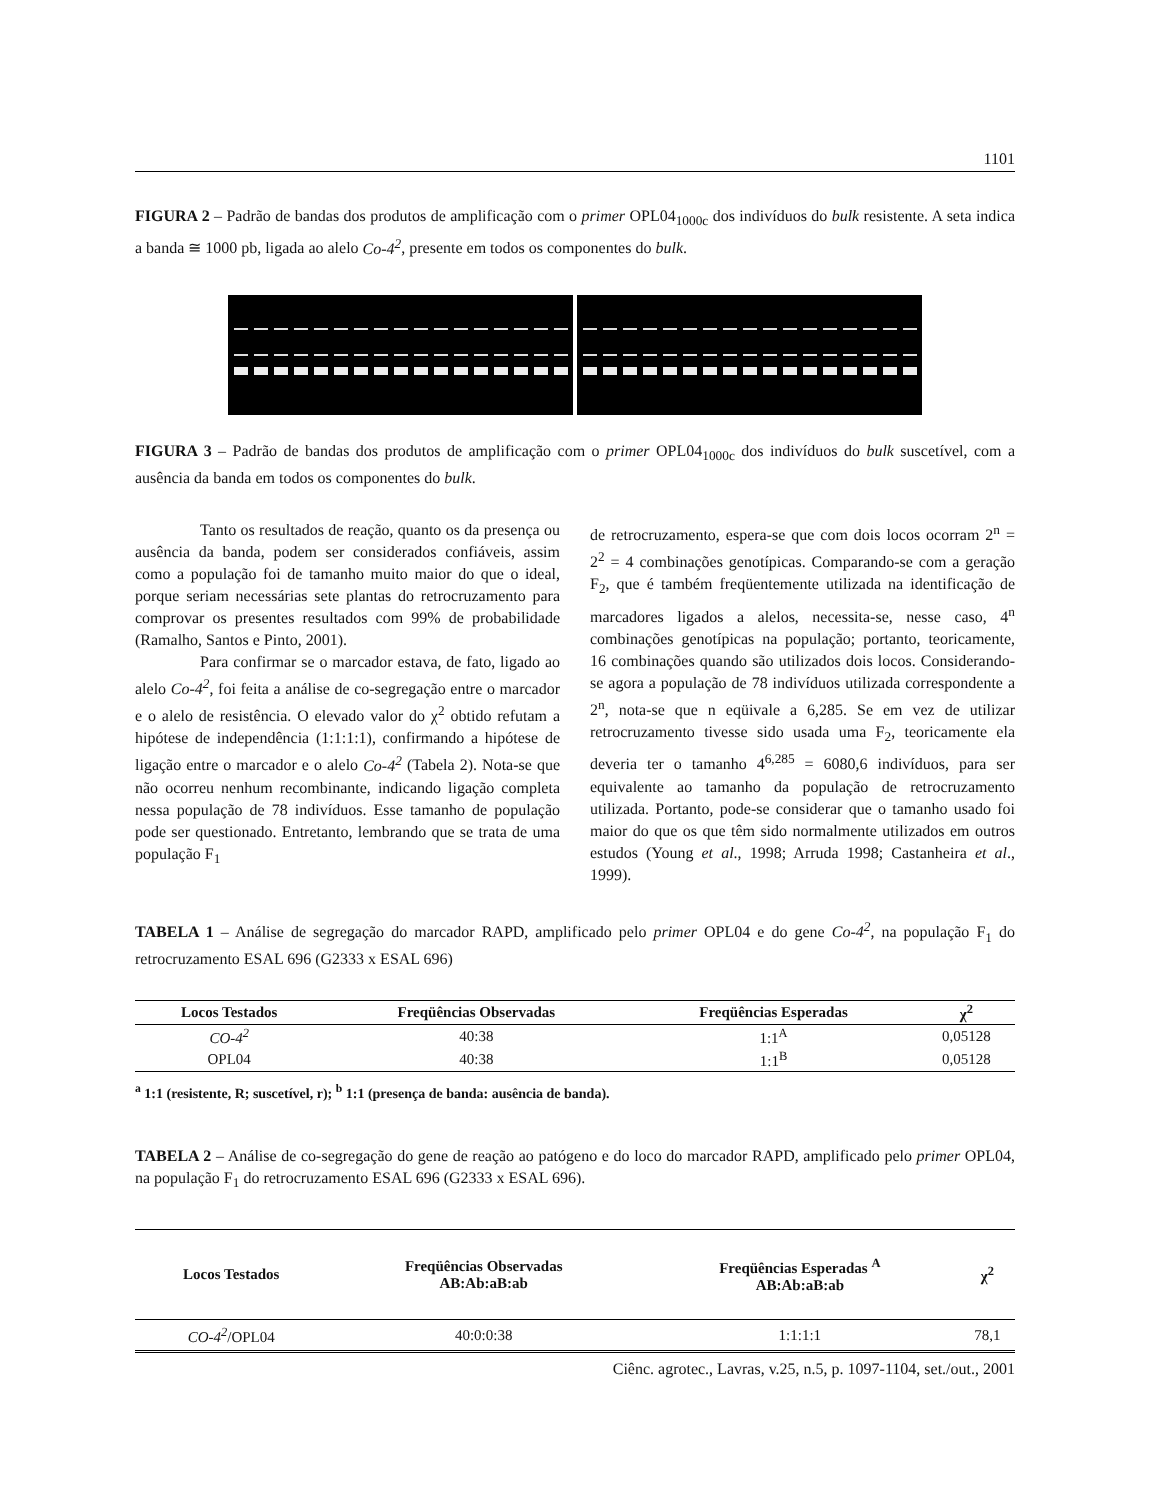1101
FIGURA 2 – Padrão de bandas dos produtos de amplificação com o primer OPL04<sub>1000c</sub> dos indivíduos do bulk resistente. A seta indica a banda ≅ 1000 pb, ligada ao alelo Co-4<sup>2</sup>, presente em todos os componentes do bulk.
FIGURA 3 – Padrão de bandas dos produtos de amplificação com o primer OPL04<sub>1000c</sub> dos indivíduos do bulk suscetível, com a ausência da banda em todos os componentes do bulk.
Tanto os resultados de reação, quanto os da presença ou ausência da banda, podem ser considerados confiáveis, assim como a população foi de tamanho muito maior do que o ideal, porque seriam necessárias sete plantas do retrocruzamento para comprovar os presentes resultados com 99% de probabilidade (Ramalho, Santos e Pinto, 2001).
Para confirmar se o marcador estava, de fato, ligado ao alelo Co-4<sup>2</sup>, foi feita a análise de co-segregação entre o marcador e o alelo de resistência. O elevado valor do χ<sup>2</sup> obtido refutam a hipótese de independência (1:1:1:1), confirmando a hipótese de ligação entre o marcador e o alelo Co-4<sup>2</sup> (Tabela 2). Nota-se que não ocorreu nenhum recombinante, indicando ligação completa nessa população de 78 indivíduos. Esse tamanho de população pode ser questionado. Entretanto, lembrando que se trata de uma população F<sub>1</sub>
de retrocruzamento, espera-se que com dois locos ocorram 2<sup>n</sup> = 2<sup>2</sup> = 4 combinações genotípicas. Comparando-se com a geração F<sub>2</sub>, que é também freqüentemente utilizada na identificação de marcadores ligados a alelos, necessita-se, nesse caso, 4<sup>n</sup> combinações genotípicas na população; portanto, teoricamente, 16 combinações quando são utilizados dois locos. Considerando-se agora a população de 78 indivíduos utilizada correspondente a 2<sup>n</sup>, nota-se que n eqüivale a 6,285. Se em vez de utilizar retrocruzamento tivesse sido usada uma F<sub>2</sub>, teoricamente ela deveria ter o tamanho 4<sup>6,285</sup> = 6080,6 indivíduos, para ser equivalente ao tamanho da população de retrocruzamento utilizada. Portanto, pode-se considerar que o tamanho usado foi maior do que os que têm sido normalmente utilizados em outros estudos (Young et al., 1998; Arruda 1998; Castanheira et al., 1999).
TABELA 1 – Análise de segregação do marcador RAPD, amplificado pelo primer OPL04 e do gene Co-4<sup>2</sup>, na população F<sub>1</sub> do retrocruzamento ESAL 696 (G2333 x ESAL 696)
| Locos Testados | Freqüências Observadas | Freqüências Esperadas | χ<sup>2</sup> |
| --- | --- | --- | --- |
| CO-4<sup>2</sup> | 40:38 | 1:1<sup>A</sup> | 0,05128 |
| OPL04 | 40:38 | 1:1<sup>B</sup> | 0,05128 |
<sup>a</sup> 1:1 (resistente, R; suscetível, r); <sup>b</sup> 1:1 (presença de banda: ausência de banda).
TABELA 2 – Análise de co-segregação do gene de reação ao patógeno e do loco do marcador RAPD, amplificado pelo primer OPL04, na população F<sub>1</sub> do retrocruzamento ESAL 696 (G2333 x ESAL 696).
| Locos Testados | Freqüências Observadas AB:Ab:aB:ab | Freqüências Esperadas <sup>A</sup> AB:Ab:aB:ab | χ<sup>2</sup> |
| --- | --- | --- | --- |
| CO-4<sup>2</sup> /OPL04 | 40:0:0:38 | 1:1:1:1 | 78,1 |
Ciênc. agrotec., Lavras, v.25, n.5, p. 1097-1104, set./out., 2001